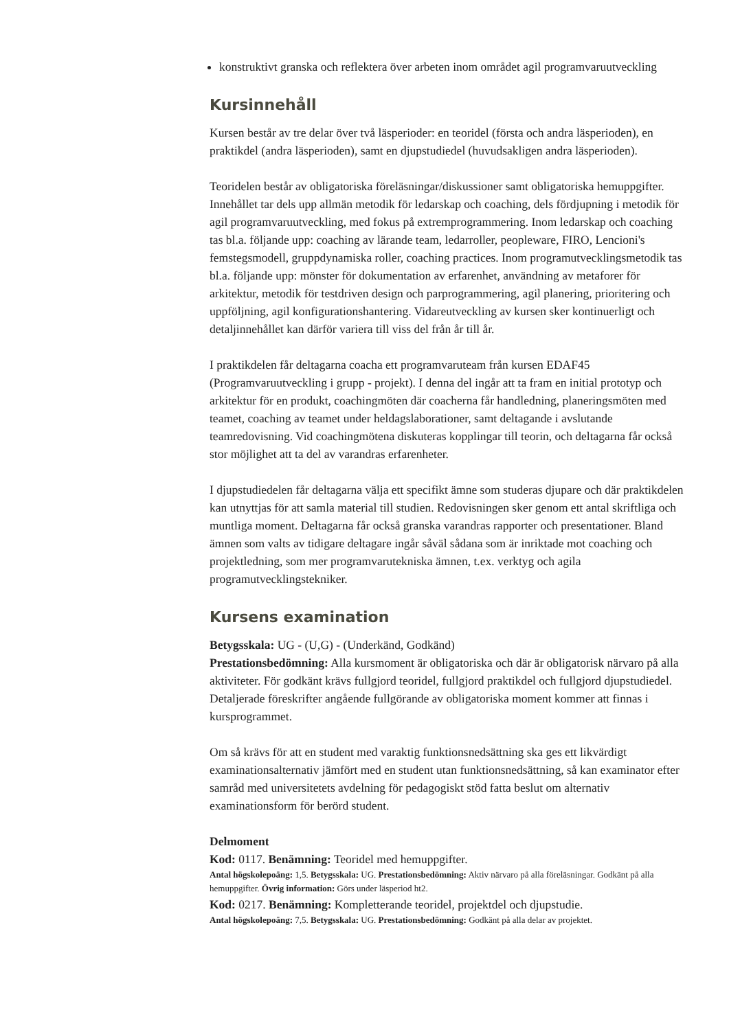konstruktivt granska och reflektera över arbeten inom området agil programvaruutveckling
Kursinnehåll
Kursen består av tre delar över två läsperioder: en teoridel (första och andra läsperioden), en praktikdel (andra läsperioden), samt en djupstudiedel (huvudsakligen andra läsperioden).
Teoridelen består av obligatoriska föreläsningar/diskussioner samt obligatoriska hemuppgifter. Innehållet tar dels upp allmän metodik för ledarskap och coaching, dels fördjupning i metodik för agil programvaruutveckling, med fokus på extremprogrammering. Inom ledarskap och coaching tas bl.a. följande upp: coaching av lärande team, ledarroller, peopleware, FIRO, Lencioni's femstegsmodell, gruppdynamiska roller, coaching practices. Inom programutvecklingsmetodik tas bl.a. följande upp: mönster för dokumentation av erfarenhet, användning av metaforer för arkitektur, metodik för testdriven design och parprogrammering, agil planering, prioritering och uppföljning, agil konfigurationshantering. Vidareutveckling av kursen sker kontinuerligt och detaljinnehållet kan därför variera till viss del från år till år.
I praktikdelen får deltagarna coacha ett programvaruteam från kursen EDAF45 (Programvaruutveckling i grupp - projekt). I denna del ingår att ta fram en initial prototyp och arkitektur för en produkt, coachingmöten där coacherna får handledning, planeringsmöten med teamet, coaching av teamet under heldagslaborationer, samt deltagande i avslutande teamredovisning. Vid coachingmötena diskuteras kopplingar till teorin, och deltagarna får också stor möjlighet att ta del av varandras erfarenheter.
I djupstudiedelen får deltagarna välja ett specifikt ämne som studeras djupare och där praktikdelen kan utnyttjas för att samla material till studien. Redovisningen sker genom ett antal skriftliga och muntliga moment. Deltagarna får också granska varandras rapporter och presentationer. Bland ämnen som valts av tidigare deltagare ingår såväl sådana som är inriktade mot coaching och projektledning, som mer programvarutekniska ämnen, t.ex. verktyg och agila programutvecklingstekniker.
Kursens examination
Betygsskala: UG - (U,G) - (Underkänd, Godkänd)
Prestationsbedömning: Alla kursmoment är obligatoriska och där är obligatorisk närvaro på alla aktiviteter. För godkänt krävs fullgjord teoridel, fullgjord praktikdel och fullgjord djupstudiedel. Detaljerade föreskrifter angående fullgörande av obligatoriska moment kommer att finnas i kursprogrammet.
Om så krävs för att en student med varaktig funktionsnedsättning ska ges ett likvärdigt examinationsalternativ jämfört med en student utan funktionsnedsättning, så kan examinator efter samråd med universitetets avdelning för pedagogiskt stöd fatta beslut om alternativ examinationsform för berörd student.
Delmoment
Kod: 0117. Benämning: Teoridel med hemuppgifter.
Antal högskolepoäng: 1,5. Betygsskala: UG. Prestationsbedömning: Aktiv närvaro på alla föreläsningar. Godkänt på alla hemuppgifter. Övrig information: Görs under läsperiod ht2.
Kod: 0217. Benämning: Kompletterande teoridel, projektdel och djupstudie.
Antal högskolepoäng: 7,5. Betygsskala: UG. Prestationsbedömning: Godkänt på alla delar av projektet.